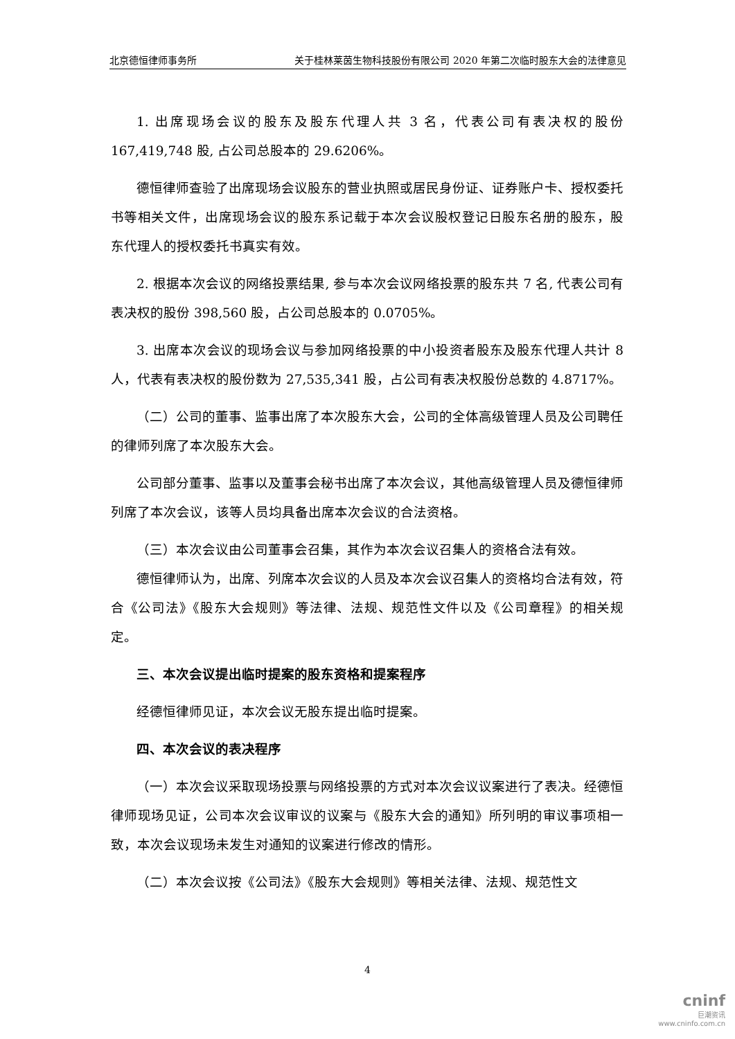北京德恒律师事务所 关于桂林莱茵生物科技股份有限公司 2020 年第二次临时股东大会的法律意见
1. 出席现场会议的股东及股东代理人共 3 名，代表公司有表决权的股份 167,419,748 股, 占公司总股本的 29.6206%。
德恒律师查验了出席现场会议股东的营业执照或居民身份证、证券账户卡、授权委托书等相关文件，出席现场会议的股东系记载于本次会议股权登记日股东名册的股东，股东代理人的授权委托书真实有效。
2. 根据本次会议的网络投票结果, 参与本次会议网络投票的股东共 7 名, 代表公司有表决权的股份 398,560 股，占公司总股本的 0.0705%。
3. 出席本次会议的现场会议与参加网络投票的中小投资者股东及股东代理人共计 8 人，代表有表决权的股份数为 27,535,341 股，占公司有表决权股份总数的 4.8717%。
（二）公司的董事、监事出席了本次股东大会，公司的全体高级管理人员及公司聘任的律师列席了本次股东大会。
公司部分董事、监事以及董事会秘书出席了本次会议，其他高级管理人员及德恒律师列席了本次会议，该等人员均具备出席本次会议的合法资格。
（三）本次会议由公司董事会召集，其作为本次会议召集人的资格合法有效。
德恒律师认为，出席、列席本次会议的人员及本次会议召集人的资格均合法有效，符合《公司法》《股东大会规则》等法律、法规、规范性文件以及《公司章程》的相关规定。
三、本次会议提出临时提案的股东资格和提案程序
经德恒律师见证，本次会议无股东提出临时提案。
四、本次会议的表决程序
（一）本次会议采取现场投票与网络投票的方式对本次会议议案进行了表决。经德恒律师现场见证，公司本次会议审议的议案与《股东大会的通知》所列明的审议事项相一致，本次会议现场未发生对通知的议案进行修改的情形。
（二）本次会议按《公司法》《股东大会规则》等相关法律、法规、规范性文
4
cninf
巨潮资讯
www.cninfo.com.cn